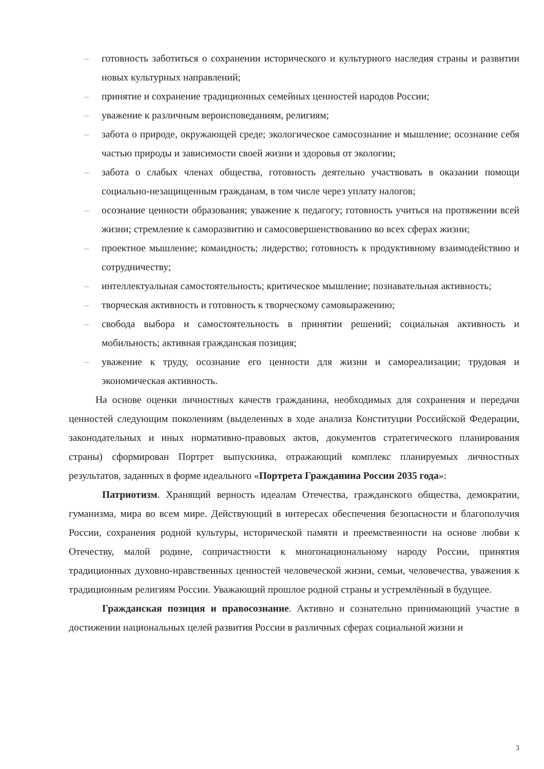– готовность заботиться о сохранении исторического и культурного наследия страны и развитии новых культурных направлений;
– принятие и сохранение традиционных семейных ценностей народов России;
– уважение к различным вероисповеданиям, религиям;
– забота о природе, окружающей среде; экологическое самосознание и мышление; осознание себя частью природы и зависимости своей жизни и здоровья от экологии;
– забота о слабых членах общества, готовность деятельно участвовать в оказании помощи социально-незащищенным гражданам, в том числе через уплату налогов;
– осознание ценности образования; уважение к педагогу; готовность учиться на протяжении всей жизни; стремление к саморазвитию и самосовершенствованию во всех сферах жизни;
– проектное мышление; командность; лидерство; готовность к продуктивному взаимодействию и сотрудничеству;
– интеллектуальная самостоятельность; критическое мышление; познавательная активность;
– творческая активность и готовность к творческому самовыражению;
– свобода выбора и самостоятельность в принятии решений; социальная активность и мобильность; активная гражданская позиция;
– уважение к труду, осознание его ценности для жизни и самореализации; трудовая и экономическая активность.
На основе оценки личностных качеств гражданина, необходимых для сохранения и передачи ценностей следующим поколениям (выделенных в ходе анализа Конституции Российской Федерации, законодательных и иных нормативно-правовых актов, документов стратегического планирования страны) сформирован Портрет выпускника, отражающий комплекс планируемых личностных результатов, заданных в форме идеального «Портрета Гражданина России 2035 года»:
Патриотизм. Хранящий верность идеалам Отечества, гражданского общества, демократии, гуманизма, мира во всем мире. Действующий в интересах обеспечения безопасности и благополучия России, сохранения родной культуры, исторической памяти и преемственности на основе любви к Отечеству, малой родине, сопричастности к многонациональному народу России, принятия традиционных духовно-нравственных ценностей человеческой жизни, семьи, человечества, уважения к традиционным религиям России. Уважающий прошлое родной страны и устремлённый в будущее.
Гражданская позиция и правосознание. Активно и сознательно принимающий участие в достижении национальных целей развития России в различных сферах социальной жизни и
3